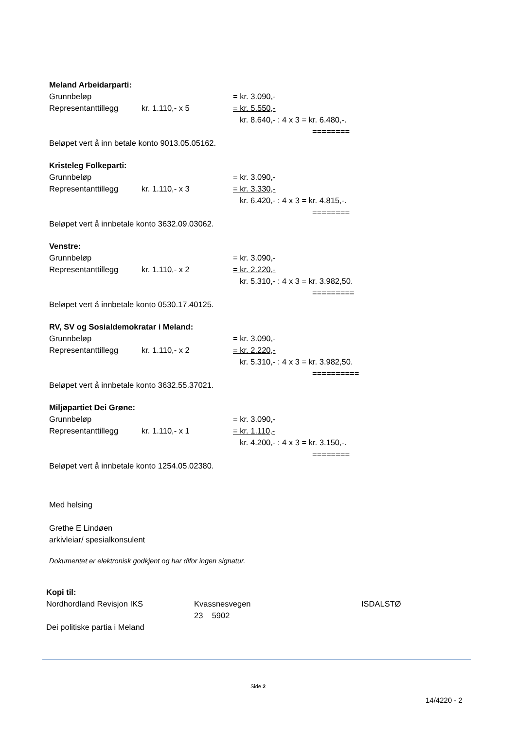Meland Arbeidarparti:
Grunnbeløp = kr. 3.090,-
Representanttillegg kr. 1.110,- x 5 = kr. 5.550,-
kr. 8.640,- : 4 x 3 = kr. 6.480,-.
========
Beløpet vert å inn betale konto 9013.05.05162.
Kristeleg Folkeparti:
Grunnbeløp = kr. 3.090,-
Representanttillegg kr. 1.110,- x 3 = kr. 3.330,-
kr. 6.420,- : 4 x 3 = kr. 4.815,-.
========
Beløpet vert å innbetale konto 3632.09.03062.
Venstre:
Grunnbeløp = kr. 3.090,-
Representanttillegg kr. 1.110,- x 2 = kr. 2.220,-
kr. 5.310,- : 4 x 3 = kr. 3.982,50.
=========
Beløpet vert å innbetale konto 0530.17.40125.
RV, SV og Sosialdemokratar i Meland:
Grunnbeløp = kr. 3.090,-
Representanttillegg kr. 1.110,- x 2 = kr. 2.220,-
kr. 5.310,- : 4 x 3 = kr. 3.982,50.
==========
Beløpet vert å innbetale konto 3632.55.37021.
Miljøpartiet Dei Grøne:
Grunnbeløp = kr. 3.090,-
Representanttillegg kr. 1.110,- x 1 = kr. 1.110,-
kr. 4.200,- : 4 x 3 = kr. 3.150,-.
========
Beløpet vert å innbetale konto 1254.05.02380.
Med helsing
Grethe E Lindøen
arkivleiar/ spesialkonsulent
Dokumentet er elektronisk godkjent og har difor ingen signatur.
Kopi til:
Nordhordland Revisjon IKS Kvassnesvegen 23 5902 ISDALSTØ
Dei politiske partia i Meland
Side 2
14/4220 - 2